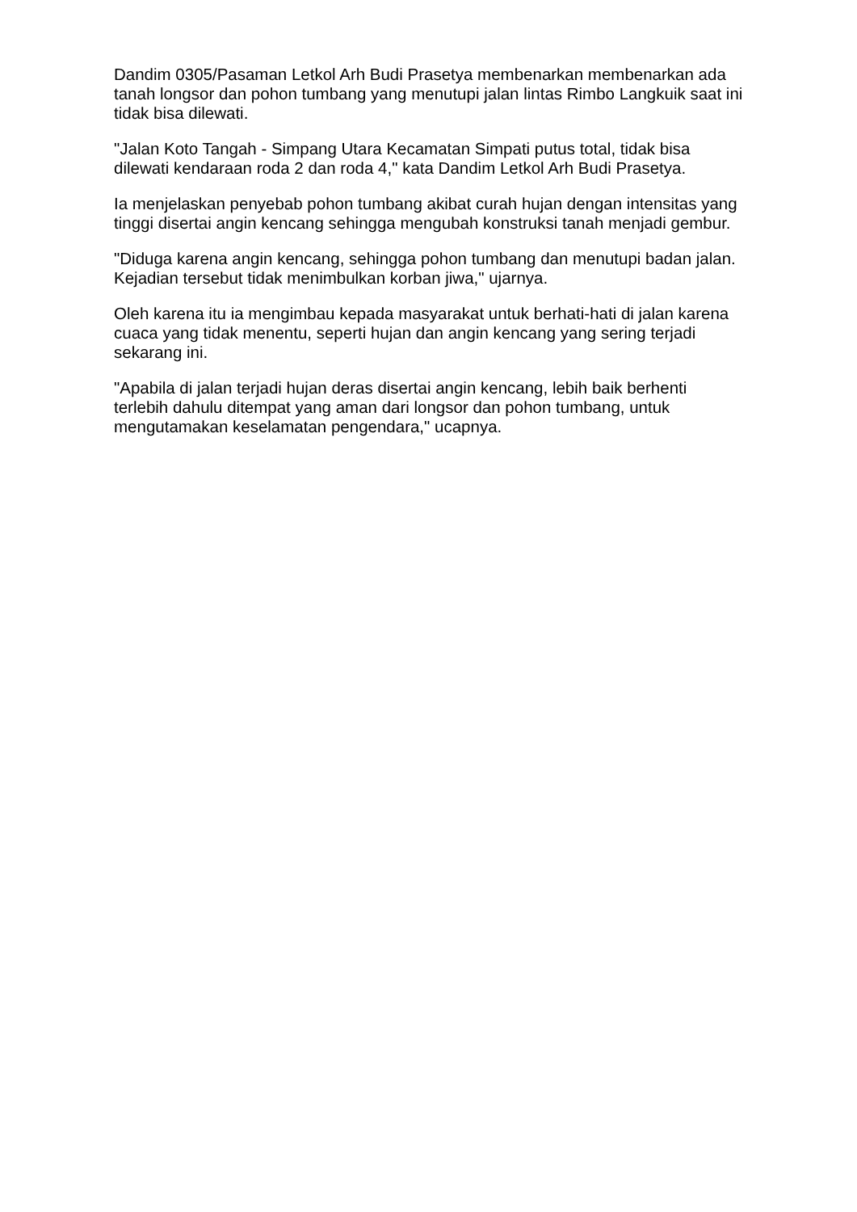Dandim 0305/Pasaman Letkol Arh Budi Prasetya membenarkan membenarkan ada tanah longsor dan pohon tumbang yang menutupi jalan lintas Rimbo Langkuik saat ini tidak bisa dilewati.
"Jalan Koto Tangah - Simpang Utara Kecamatan Simpati putus total, tidak bisa dilewati kendaraan roda 2 dan roda 4," kata Dandim Letkol Arh Budi Prasetya.
Ia menjelaskan penyebab pohon tumbang akibat curah hujan dengan intensitas yang tinggi disertai angin kencang sehingga mengubah konstruksi tanah menjadi gembur.
"Diduga karena angin kencang, sehingga pohon tumbang dan menutupi badan jalan. Kejadian tersebut tidak menimbulkan korban jiwa," ujarnya.
Oleh karena itu ia mengimbau kepada masyarakat untuk berhati-hati di jalan karena cuaca yang tidak menentu, seperti hujan dan angin kencang yang sering terjadi sekarang ini.
"Apabila di jalan terjadi hujan deras disertai angin kencang, lebih baik berhenti terlebih dahulu ditempat yang aman dari longsor dan pohon tumbang, untuk mengutamakan keselamatan pengendara," ucapnya.